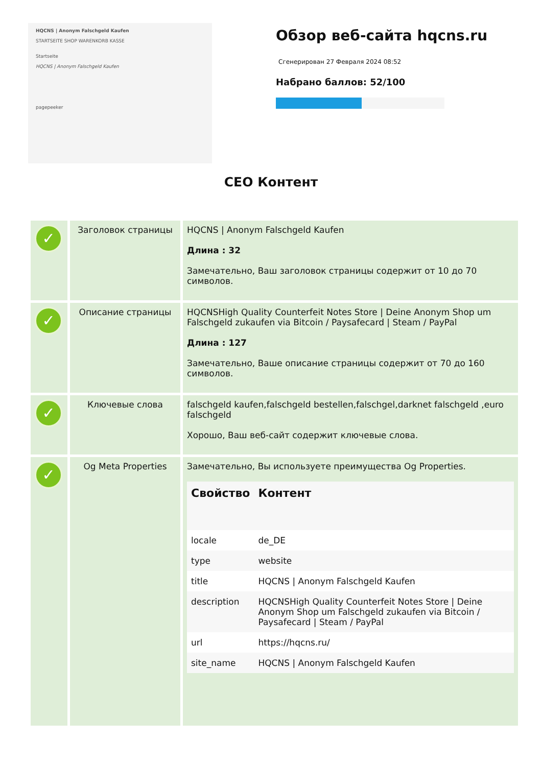HQCNS | Anonym Falschgeld Kaufen
STARTSEITE SHOP WARENKORB KASSE
Startseite
HQCNS | Anonym Falschgeld Kaufen
pagepeeker
Обзор веб-сайта hqcns.ru
Сгенерирован 27 Февраля 2024 08:52
Набрано баллов: 52/100
СЕО Контент
| ✓ | Заголовок страницы | HQCNS / Anonym Falschgeld Kaufen Длина : 32 Замечательно, Ваш заголовок страницы содержит от 10 до 70 символов. |
| ✓ | Описание страницы | HQCNSHigh Quality Counterfeit Notes Store / Deine Anonym Shop um Falschgeld zukaufen via Bitcoin / Paysafecard / Steam / PayPal Длина : 127 Замечательно, Ваше описание страницы содержит от 70 до 160 символов. |
| ✓ | Ключевые слова | falschgeld kaufen,falschgeld bestellen,falschgel,darknet falschgeld ,euro falschgeld Хорошо, Ваш веб-сайт содержит ключевые слова. |
| ✓ | Og Meta Properties | Замечательно, Вы используете преимущества Og Properties. / Свойство / Контент / / --- / --- / / locale / de_DE / / type / website / / title / HQCNS / Anonym Falschgeld Kaufen / / description / HQCNSHigh Quality Counterfeit Notes Store / Deine Anonym Shop um Falschgeld zukaufen via Bitcoin / Paysafecard / Steam / PayPal / / url / https://hqcns.ru/ / / site_name / HQCNS / Anonym Falschgeld Kaufen / |